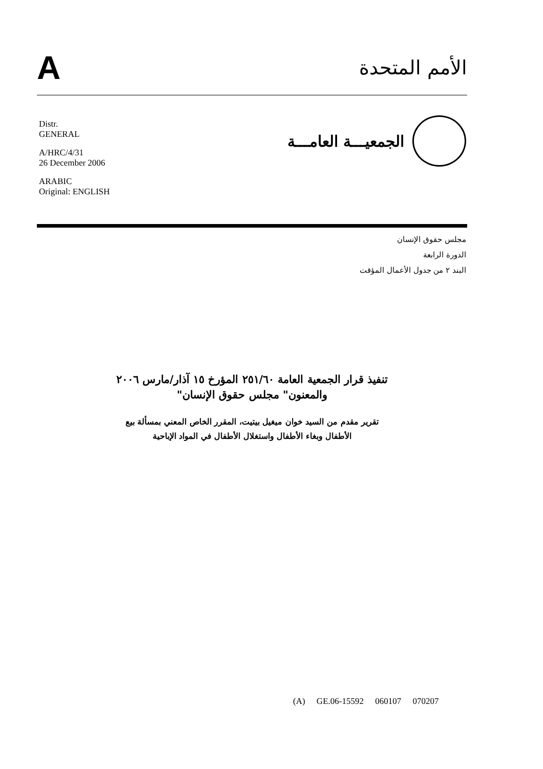A
الأمم المتحدة
Distr.
GENERAL
A/HRC/4/31
26 December 2006
ARABIC
Original: ENGLISH
الجمعيـــة العامـــة
مجلس حقوق الإنسان
الدورة الرابعة
البند ٢ من جدول الأعمال المؤقت
تنفيذ قرار الجمعية العامة ٢٥١/٦٠ المؤرخ ١٥ آذار/مارس ٢٠٠٦
والمعنون" مجلس حقوق الإنسان"
تقرير مقدم من السيد خوان ميغيل بيتيت، المقرر الخاص المعني بمسألة بيع
الأطفال وبغاء الأطفال واستغلال الأطفال في المواد الإباحية
(A) GE.06-15592 060107 070207